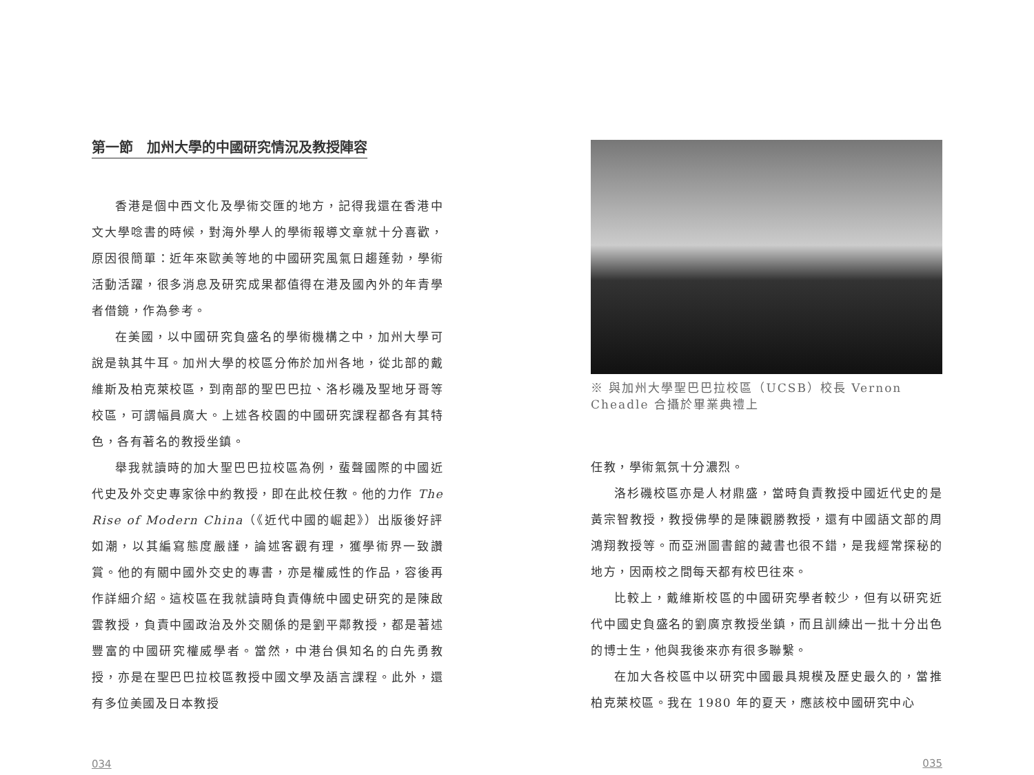第一節　加州大學的中國研究情況及教授陣容
香港是個中西文化及學術交匯的地方，記得我還在香港中文大學唸書的時候，對海外學人的學術報導文章就十分喜歡，原因很簡單：近年來歐美等地的中國研究風氣日趨蓬勃，學術活動活躍，很多消息及研究成果都值得在港及國內外的年青學者借鏡，作為參考。
在美國，以中國研究負盛名的學術機構之中，加州大學可說是執其牛耳。加州大學的校區分佈於加州各地，從北部的戴維斯及柏克萊校區，到南部的聖巴巴拉、洛杉磯及聖地牙哥等校區，可謂幅員廣大。上述各校園的中國研究課程都各有其特色，各有著名的教授坐鎮。
舉我就讀時的加大聖巴巴拉校區為例，蜚聲國際的中國近代史及外交史專家徐中約教授，即在此校任教。他的力作 The Rise of Modern China（《近代中國的崛起》）出版後好評如潮，以其編寫態度嚴謹，論述客觀有理，獲學術界一致讚賞。他的有關中國外交史的專書，亦是權威性的作品，容後再作詳細介紹。這校區在我就讀時負責傳統中國史研究的是陳啟雲教授，負責中國政治及外交關係的是劉平鄰教授，都是著述豐富的中國研究權威學者。當然，中港台俱知名的白先勇教授，亦是在聖巴巴拉校區教授中國文學及語言課程。此外，還有多位美國及日本教授
034
※ 與加州大學聖巴巴拉校區（UCSB）校長 Vernon Cheadle 合攝於畢業典禮上
任教，學術氣氛十分濃烈。
洛杉磯校區亦是人材鼎盛，當時負責教授中國近代史的是黃宗智教授，教授佛學的是陳觀勝教授，還有中國語文部的周鴻翔教授等。而亞洲圖書館的藏書也很不錯，是我經常探秘的地方，因兩校之間每天都有校巴往來。
比較上，戴維斯校區的中國研究學者較少，但有以研究近代中國史負盛名的劉廣京教授坐鎮，而且訓練出一批十分出色的博士生，他與我後來亦有很多聯繫。
在加大各校區中以研究中國最具規模及歷史最久的，當推柏克萊校區。我在 1980 年的夏天，應該校中國研究中心
035